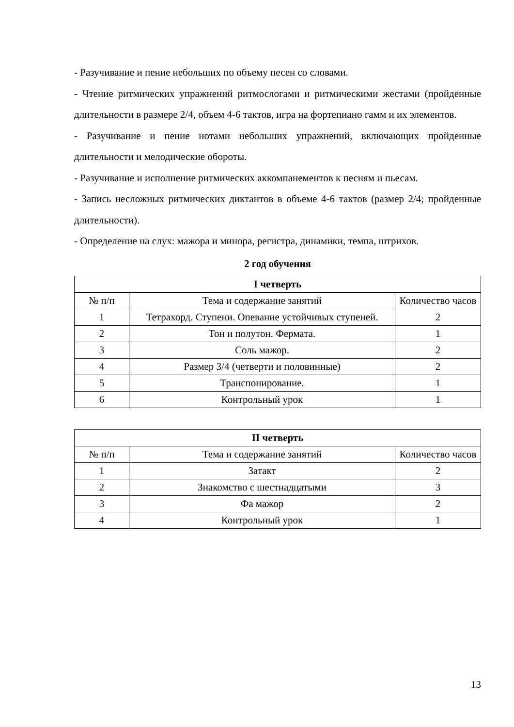- Разучивание и пение небольших по объему песен со словами.
- Чтение ритмических упражнений ритмослогами и ритмическими жестами (пройденные длительности в размере 2/4, объем 4-6 тактов, игра на фортепиано гамм и их элементов.
- Разучивание и пение нотами небольших упражнений, включающих пройденные длительности и мелодические обороты.
- Разучивание и исполнение ритмических аккомпанементов к песням и пьесам.
- Запись несложных ритмических диктантов в объеме 4-6 тактов (размер 2/4; пройденные длительности).
- Определение на слух: мажора и минора, регистра, динамики, темпа, штрихов.
2 год обучения
| I четверть | | |
| --- | --- | --- |
| № п/п | Тема и содержание занятий | Количество часов |
| 1 | Тетрахорд. Ступени. Опевание устойчивых ступеней. | 2 |
| 2 | Тон и полутон. Фермата. | 1 |
| 3 | Соль мажор. | 2 |
| 4 | Размер 3/4 (четверти и половинные) | 2 |
| 5 | Транспонирование. | 1 |
| 6 | Контрольный урок | 1 |
| II четверть | | |
| --- | --- | --- |
| № п/п | Тема и содержание занятий | Количество часов |
| 1 | Затакт | 2 |
| 2 | Знакомство с шестнадцатыми | 3 |
| 3 | Фа мажор | 2 |
| 4 | Контрольный урок | 1 |
13